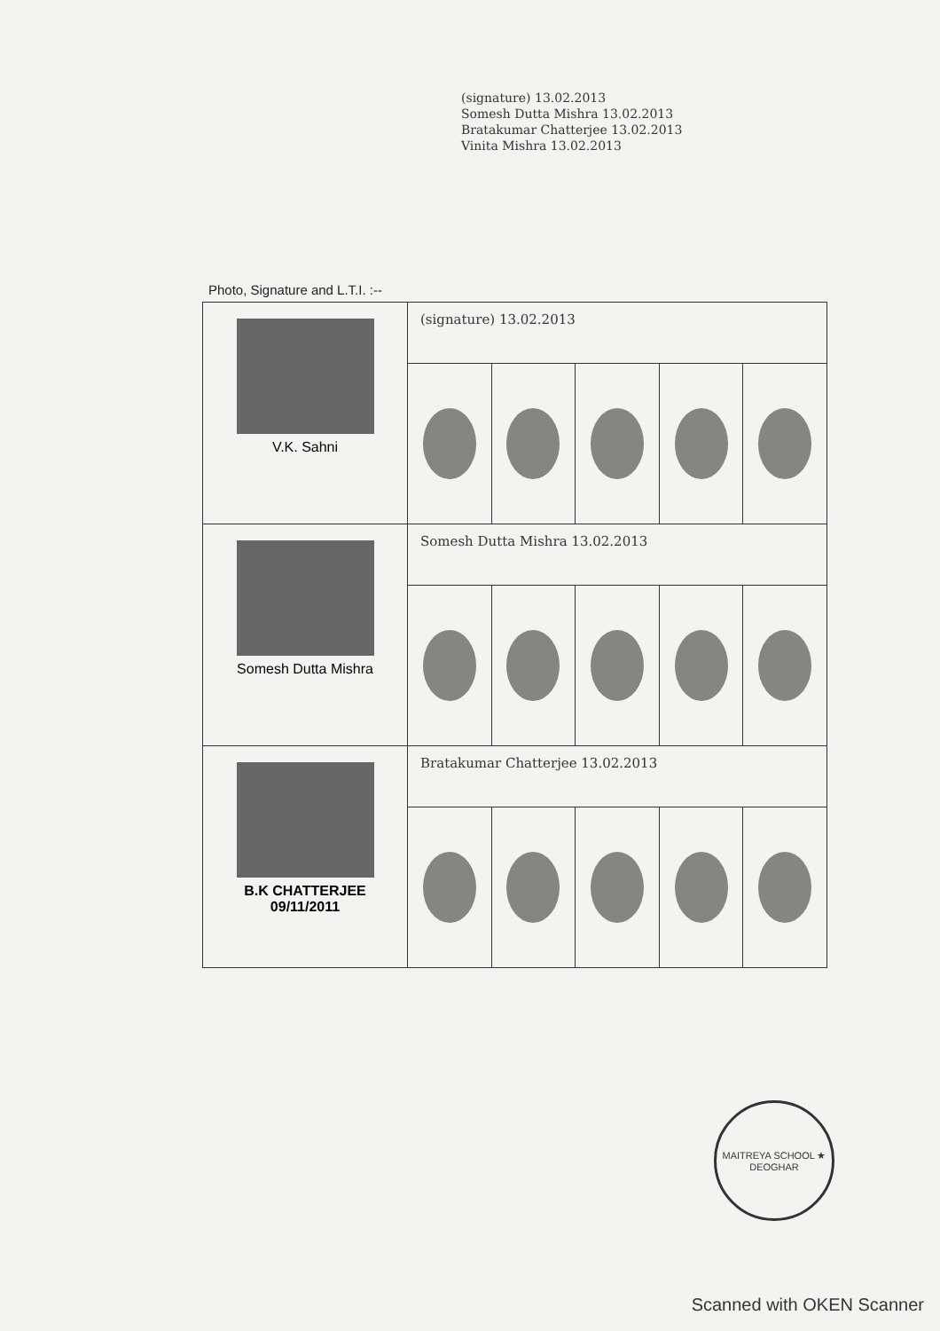(signature) 13.02.2013
Somesh Dutta Mishra 13.02.2013
Bratakumar Chatterjee 13.02.2013
Vinita Mishra 13.02.2013
Photo, Signature and L.T.I. :--
| V.K. Sahni | (signature) 13.02.2013 | | | | |
| Somesh Dutta Mishra | Somesh Dutta Mishra 13.02.2013 | | | | |
| B.K CHATTERJEE 09/11/2011 | Bratakumar Chatterjee 13.02.2013 | | | | |
MAITREYA SCHOOL ★
DEOGHAR
Scanned with OKEN Scanner